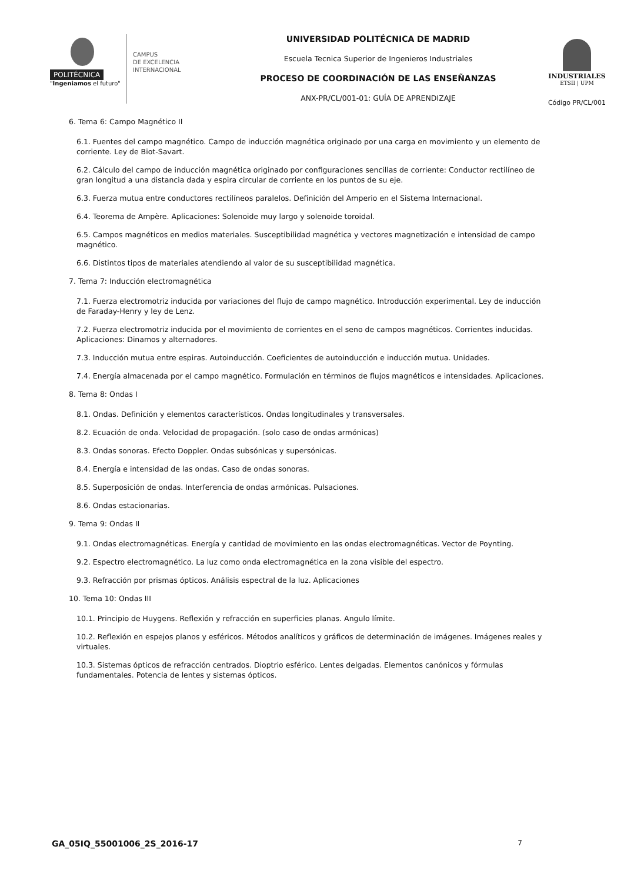POLITÉCNICA
"Ingeniamos el futuro"
CAMPUS
DE EXCELENCIA
INTERNACIONAL
UNIVERSIDAD POLITÉCNICA DE MADRID
Escuela Tecnica Superior de Ingenieros Industriales
PROCESO DE COORDINACIÓN DE LAS ENSEÑANZAS
ANX-PR/CL/001-01: GUÍA DE APRENDIZAJE
INDUSTRIALES
ETSII | UPM
Código PR/CL/001
6. Tema 6: Campo Magnético II
6.1. Fuentes del campo magnético. Campo de inducción magnética originado por una carga en movimiento y un elemento de corriente. Ley de Biot-Savart.
6.2. Cálculo del campo de inducción magnética originado por configuraciones sencillas de corriente: Conductor rectilíneo de gran longitud a una distancia dada y espira circular de corriente en los puntos de su eje.
6.3. Fuerza mutua entre conductores rectilíneos paralelos. Definición del Amperio en el Sistema Internacional.
6.4. Teorema de Ampère. Aplicaciones: Solenoide muy largo y solenoide toroidal.
6.5. Campos magnéticos en medios materiales. Susceptibilidad magnética y vectores magnetización e intensidad de campo magnético.
6.6. Distintos tipos de materiales atendiendo al valor de su susceptibilidad magnética.
7. Tema 7: Inducción electromagnética
7.1. Fuerza electromotriz inducida por variaciones del flujo de campo magnético. Introducción experimental. Ley de inducción de Faraday-Henry y ley de Lenz.
7.2. Fuerza electromotriz inducida por el movimiento de corrientes en el seno de campos magnéticos. Corrientes inducidas. Aplicaciones: Dinamos y alternadores.
7.3. Inducción mutua entre espiras. Autoinducción. Coeficientes de autoinducción e inducción mutua. Unidades.
7.4. Energía almacenada por el campo magnético. Formulación en términos de flujos magnéticos e intensidades. Aplicaciones.
8. Tema 8: Ondas I
8.1. Ondas. Definición y elementos característicos. Ondas longitudinales y transversales.
8.2. Ecuación de onda. Velocidad de propagación. (solo caso de ondas armónicas)
8.3. Ondas sonoras. Efecto Doppler. Ondas subsónicas y supersónicas.
8.4. Energía e intensidad de las ondas. Caso de ondas sonoras.
8.5. Superposición de ondas. Interferencia de ondas armónicas. Pulsaciones.
8.6. Ondas estacionarias.
9. Tema 9: Ondas II
9.1. Ondas electromagnéticas. Energía y cantidad de movimiento en las ondas electromagnéticas. Vector de Poynting.
9.2. Espectro electromagnético. La luz como onda electromagnética en la zona visible del espectro.
9.3. Refracción por prismas ópticos. Análisis espectral de la luz. Aplicaciones
10. Tema 10: Ondas III
10.1. Principio de Huygens. Reflexión y refracción en superficies planas. Angulo límite.
10.2. Reflexión en espejos planos y esféricos. Métodos analíticos y gráficos de determinación de imágenes. Imágenes reales y virtuales.
10.3. Sistemas ópticos de refracción centrados. Dioptrio esférico. Lentes delgadas. Elementos canónicos y fórmulas fundamentales. Potencia de lentes y sistemas ópticos.
GA_05IQ_55001006_2S_2016-17 7